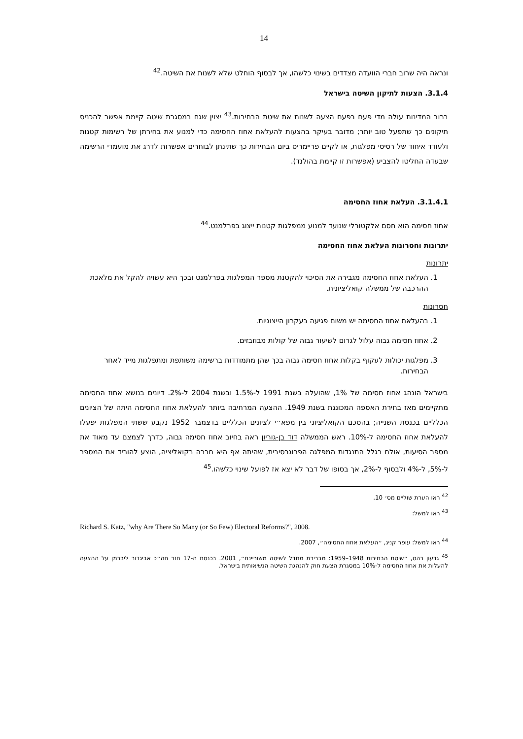14
ונראה היה שרוב חברי הוועדה מצדדים בשינוי כלשהו, אך לבסוף הוחלט שלא לשנות את השיטה.<sup>42</sup>
3.1.4. הצעות לתיקון השיטה בישראל
ברוב המדינות עולה מדי פעם בפעם הצעה לשנות את שיטת הבחירות.<sup>43</sup> יצוין שגם במסגרת שיטה קיימת אפשר להכניס תיקונים כך שתפעל טוב יותר; מדובר בעיקר בהצעות להעלאת אחוז החסימה כדי למנוע את בחירתן של רשימות קטנות ולעודד איחוד של רסיסי מפלגות, או לקיים פריימריס ביום הבחירות כך שתינתן לבוחרים אפשרות לדרג את מועמדי הרשימה שבעדה החליטו להצביע (אפשרות זו קיימת בהולנד).
3.1.4.1. העלאת אחוז החסימה
אחוז חסימה הוא חסם אלקטורלי שנועד למנוע ממפלגות קטנות ייצוג בפרלמנט.<sup>44</sup>
יתרונות וחסרונות העלאת אחוז החסימה
יתרונות
1. העלאת אחוז החסימה מגבירה את הסיכוי להקטנת מספר המפלגות בפרלמנט ובכך היא עשויה להקל את מלאכת ההרכבה של ממשלה קואליציונית.
חסרונות
1. בהעלאת אחוז החסימה יש משום פגיעה בעקרון הייצוגיות.
2. אחוז חסימה גבוה עלול לגרום לשיעור גבוה של קולות מבוזבזים.
3. מפלגות יכולות לעקוף בקלות אחוז חסימה גבוה בכך שהן מתמודדות ברשימה משותפת ומתפלגות מייד לאחר הבחירות.
בישראל הונהג אחוז חסימה של 1%, שהועלה בשנת 1991 ל-1.5% ובשנת 2004 ל-2%. דיונים בנושא אחוז החסימה מתקיימים מאז בחירת האספה המכוננת בשנת 1949. ההצעה המרחיבה ביותר להעלאת אחוז החסימה היתה של הציונים הכלליים בכנסת השנייה; בהסכם הקואליציוני בין מפא״י לציונים הכלליים בדצמבר 1952 נקבע ששתי המפלגות יפעלו להעלאת אחוז החסימה ל-10%. ראש הממשלה דוד בן-גוריון ראה בחיוב אחוז חסימה גבוה, כדרך לצמצם עד מאוד את מספר הסיעות, אולם בגלל התנגדות המפלגה הפרוגרסיבית, שהיתה אף היא חברה בקואליציה, הוצע להוריד את המספר ל-5%, ל-4% ולבסוף ל-2%, אך בסופו של דבר לא יצא אז לפועל שינוי כלשהו.<sup>45</sup>
<sup>42</sup> ראו הערת שוליים מס׳ 10.
<sup>43</sup> ראו למשל:
Richard S. Katz, "why Are There So Many (or So Few) Electoral Reforms?", 2008.
<sup>44</sup> ראו למשל: עופר קניג, ״העלאת אחוז החסימה״, 2007.
<sup>45</sup> גדעון רהט, ״שיטת הבחירות 1948–1959: מברירת מחדל לשיטה משוריינת״, 2001. בכנסת ה-17 חזר חה״כ אביגדור ליברמן על ההצעה להעלות את אחוז החסימה ל-10% במסגרת הצעת חוק להנהגת השיטה הנשיאותית בישראל.